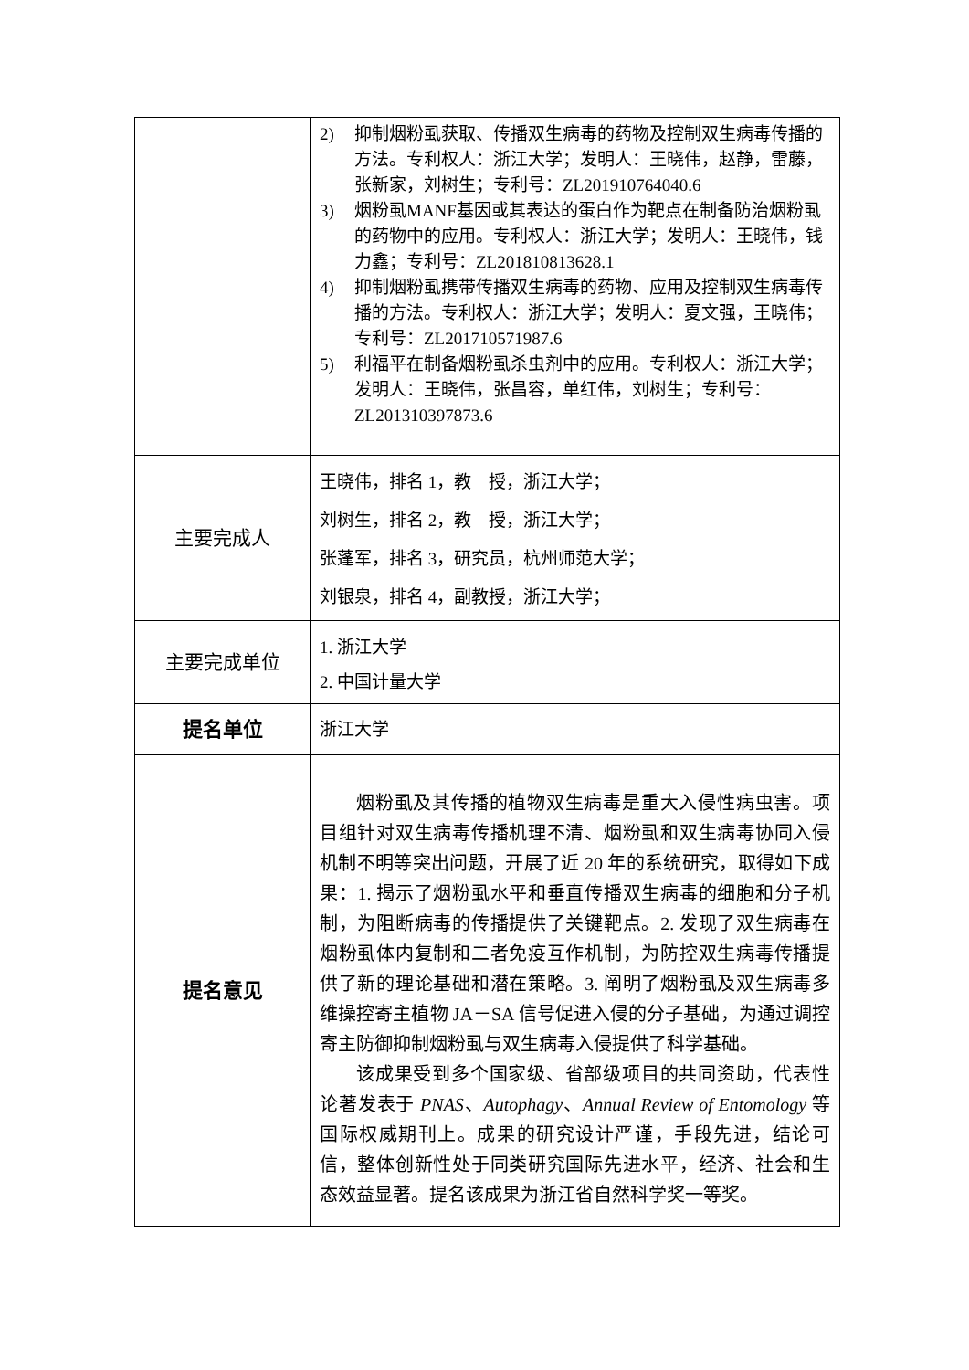| | 2) 抑制烟粉虱获取、传播双生病毒的药物及控制双生病毒传播的方法。专利权人：浙江大学；发明人：王晓伟，赵静，雷藤，张新家，刘树生；专利号：ZL201910764040.6 3) 烟粉虱MANF基因或其表达的蛋白作为靶点在制备防治烟粉虱的药物中的应用。专利权人：浙江大学；发明人：王晓伟，钱力鑫；专利号：ZL201810813628.1 4) 抑制烟粉虱携带传播双生病毒的药物、应用及控制双生病毒传播的方法。专利权人：浙江大学；发明人：夏文强，王晓伟；专利号：ZL201710571987.6 5) 利福平在制备烟粉虱杀虫剂中的应用。专利权人：浙江大学；发明人：王晓伟，张昌容，单红伟，刘树生；专利号：ZL201310397873.6 |
| 主要完成人 | 王晓伟，排名 1，教 授，浙江大学； 刘树生，排名 2，教 授，浙江大学； 张蓬军，排名 3，研究员，杭州师范大学； 刘银泉，排名 4，副教授，浙江大学； |
| 主要完成单位 | 1. 浙江大学 2. 中国计量大学 |
| 提名单位 | 浙江大学 |
| 提名意见 | 烟粉虱及其传播的植物双生病毒是重大入侵性病虫害。项目组针对双生病毒传播机理不清、烟粉虱和双生病毒协同入侵机制不明等突出问题，开展了近 20 年的系统研究，取得如下成果：1. 揭示了烟粉虱水平和垂直传播双生病毒的细胞和分子机制，为阻断病毒的传播提供了关键靶点。2. 发现了双生病毒在烟粉虱体内复制和二者免疫互作机制，为防控双生病毒传播提供了新的理论基础和潜在策略。3. 阐明了烟粉虱及双生病毒多维操控寄主植物 JA－SA 信号促进入侵的分子基础，为通过调控寄主防御抑制烟粉虱与双生病毒入侵提供了科学基础。 该成果受到多个国家级、省部级项目的共同资助，代表性论著发表于 PNAS 、 Autophagy 、 Annual Review of Entomology 等国际权威期刊上。成果的研究设计严谨，手段先进，结论可信，整体创新性处于同类研究国际先进水平，经济、社会和生态效益显著。提名该成果为浙江省自然科学奖一等奖。 |